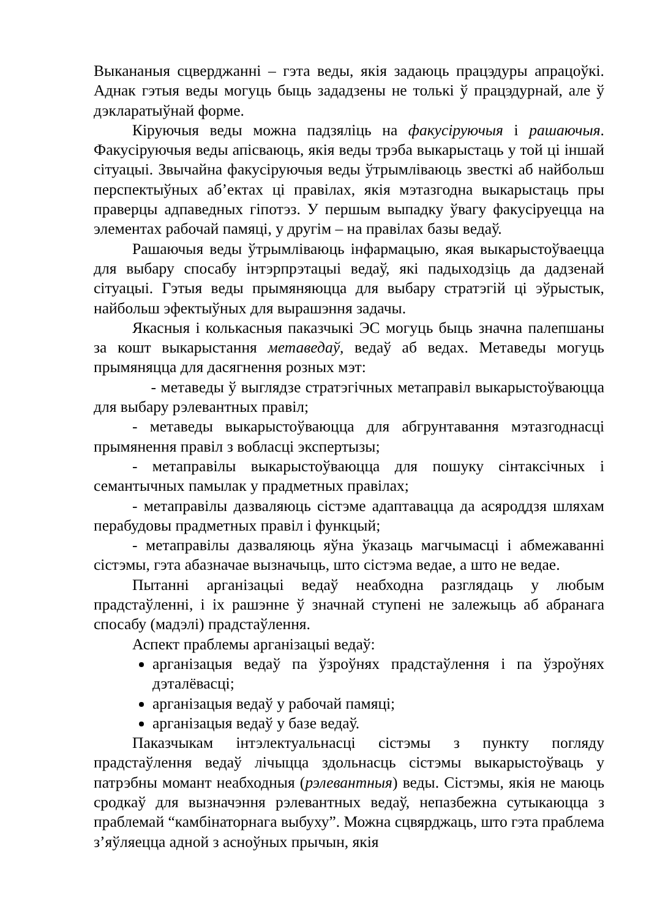Выкананыя сцверджанні – гэта веды, якія задаюць працэдуры апрацоўкі. Аднак гэтыя веды могуць быць зададзены не толькі ў працэдурнай, але ў дэкларатыўнай форме.
Кіруючыя веды можна падзяліць на факусіруючыя і рашаючыя. Факусіруючыя веды апісваюць, якія веды трэба выкарыстаць у той ці іншай сітуацыі. Звычайна факусіруючыя веды ўтрымліваюць звесткі аб найбольш перспектыўных аб’ектах ці правілах, якія мэтазгодна выкарыстаць пры праверцы адпаведных гіпотэз. У першым выпадку ўвагу факусіруецца на элементах рабочай памяці, у другім – на правілах базы ведаў.
Рашаючыя веды ўтрымліваюць інфармацыю, якая выкарыстоўваецца для выбару спосабу інтэрпрэтацыі ведаў, які падыходзіць да дадзенай сітуацыі. Гэтыя веды прымяняюцца для выбару стратэгій ці эўрыстык, найбольш эфектыўных для вырашэння задачы.
Якасныя і колькасныя паказчыкі ЭС могуць быць значна палепшаны за кошт выкарыстання метаведаў, ведаў аб ведах. Метаведы могуць прымяняцца для дасягнення розных мэт:
- метаведы ў выглядзе стратэгічных метаправіл выкарыстоўваюцца для выбару рэлевантных правіл;
- метаведы выкарыстоўваюцца для абгрунтавання мэтазгоднасці прымянення правіл з вобласці экспертызы;
- метаправілы выкарыстоўваюцца для пошуку сінтаксічных і семантычных памылак у прадметных правілах;
- метаправілы дазваляюць сістэме адаптавацца да асяроддзя шляхам перабудовы прадметных правіл і функцый;
- метаправілы дазваляюць яўна ўказаць магчымасці і абмежаванні сістэмы, гэта абазначае вызначыць, што сістэма ведае, а што не ведае.
Пытанні арганізацыі ведаў неабходна разглядаць у любым прадстаўленні, і іх рашэнне ў значнай ступені не залежыць аб абранага спосабу (мадэлі) прадстаўлення.
Аспект праблемы арганізацыі ведаў:
арганізацыя ведаў па ўзроўнях прадстаўлення і па ўзроўнях дэталёвасці;
арганізацыя ведаў у рабочай памяці;
арганізацыя ведаў у базе ведаў.
Паказчыкам інтэлектуальнасці сістэмы з пункту погляду прадстаўлення ведаў лічыцца здольнасць сістэмы выкарыстоўваць у патрэбны момант неабходныя (рэлевантныя) веды. Сістэмы, якія не маюць сродкаў для вызначэння рэлевантных ведаў, непазбежна сутыкаюцца з праблемай “камбінаторнага выбуху”. Можна сцвярджаць, што гэта праблема з’яўляецца адной з асноўных прычын, якія